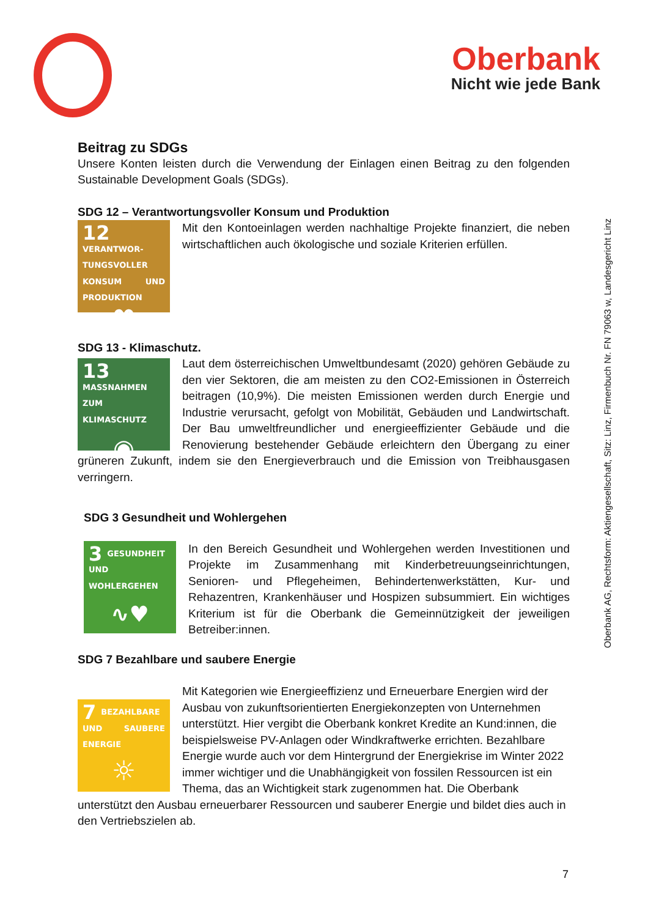Oberbank
Nicht wie jede Bank
Oberbank AG, Rechtsform: Aktiengesellschaft, Sitz: Linz, Firmenbuch Nr. FN 79063 w, Landesgericht Linz
Beitrag zu SDGs
Unsere Konten leisten durch die Verwendung der Einlagen einen Beitrag zu den folgenden Sustainable Development Goals (SDGs).
SDG 12 – Verantwortungsvoller Konsum und Produktion
12 VERANTWOR-TUNGSVOLLER KONSUM UND PRODUKTION
∞
Mit den Kontoeinlagen werden nachhaltige Projekte finanziert, die neben wirtschaftlichen auch ökologische und soziale Kriterien erfüllen.
SDG 13 - Klimaschutz.
13 MASSNAHMEN ZUM KLIMASCHUTZ
◉
Laut dem österreichischen Umweltbundesamt (2020) gehören Gebäude zu den vier Sektoren, die am meisten zu den CO2-Emissionen in Österreich beitragen (10,9%). Die meisten Emissionen werden durch Energie und Industrie verursacht, gefolgt von Mobilität, Gebäuden und Landwirtschaft. Der Bau umweltfreundlicher und energieeffizienter Gebäude und die Renovierung bestehender Gebäude erleichtern den Übergang zu einer grüneren Zukunft, indem sie den Energieverbrauch und die Emission von Treibhausgasen verringern.
SDG 3 Gesundheit und Wohlergehen
3 GESUNDHEIT UND WOHLERGEHEN
∿♥
In den Bereich Gesundheit und Wohlergehen werden Investitionen und Projekte im Zusammenhang mit Kinderbetreuungseinrichtungen, Senioren- und Pflegeheimen, Behindertenwerkstätten, Kur- und Rehazentren, Krankenhäuser und Hospizen subsummiert. Ein wichtiges Kriterium ist für die Oberbank die Gemeinnützigkeit der jeweiligen Betreiber:innen.
SDG 7 Bezahlbare und saubere Energie
7 BEZAHLBARE UND SAUBERE ENERGIE
☼
Mit Kategorien wie Energieeffizienz und Erneuerbare Energien wird der Ausbau von zukunftsorientierten Energiekonzepten von Unternehmen unterstützt. Hier vergibt die Oberbank konkret Kredite an Kund:innen, die beispielsweise PV-Anlagen oder Windkraftwerke errichten. Bezahlbare Energie wurde auch vor dem Hintergrund der Energiekrise im Winter 2022 immer wichtiger und die Unabhängigkeit von fossilen Ressourcen ist ein Thema, das an Wichtigkeit stark zugenommen hat. Die Oberbank unterstützt den Ausbau erneuerbarer Ressourcen und sauberer Energie und bildet dies auch in den Vertriebszielen ab.
7